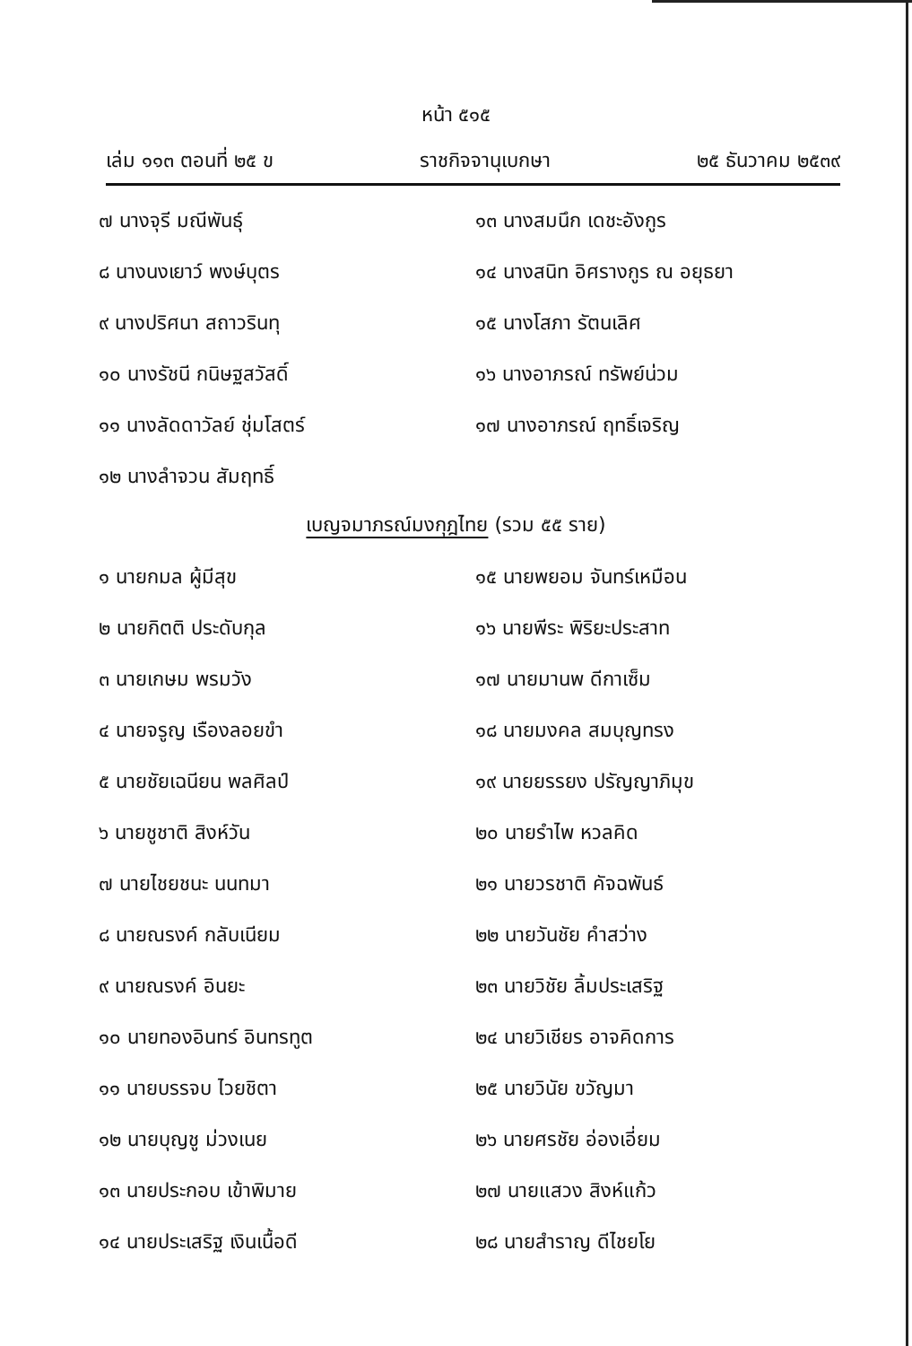หน้า ๕๑๕
เล่ม ๑๑๓ ตอนที่ ๒๕ ข ราชกิจจานุเบกษา ๒๕ ธันวาคม ๒๕๓๙
๗ นางจุรี มณีพันธุ์
๘ นางนงเยาว์ พงษ์บุตร
๙ นางปริศนา สถาวรินทุ
๑๐ นางรัชนี กนิษฐสวัสดิ์
๑๑ นางลัดดาวัลย์ ชุ่มโสตร์
๑๒ นางลำจวน สัมฤทธิ์
๑๓ นางสมนึก เดชะอังกูร
๑๔ นางสนิท อิศรางกูร ณ อยุธยา
๑๕ นางโสภา รัตนเลิศ
๑๖ นางอาภรณ์ ทรัพย์น่วม
๑๗ นางอาภรณ์ ฤทธิ์เจริญ
เบญจมาภรณ์มงกุฎไทย (รวม ๕๕ ราย)
๑ นายกมล ผู้มีสุข
๒ นายกิตติ ประดับกุล
๓ นายเกษม พรมวัง
๔ นายจรูญ เรืองลอยขำ
๕ นายชัยเฉนียน พลศิลป์
๖ นายชูชาติ สิงห์วัน
๗ นายไชยชนะ นนทมา
๘ นายณรงค์ กลับเนียม
๙ นายณรงค์ อินยะ
๑๐ นายทองอินทร์ อินทรทูต
๑๑ นายบรรจบ ไวยชิตา
๑๒ นายบุญชู ม่วงเนย
๑๓ นายประกอบ เข้าพิมาย
๑๔ นายประเสริฐ เงินเนื้อดี
๑๕ นายพยอม จันทร์เหมือน
๑๖ นายพีระ พิริยะประสาท
๑๗ นายมานพ ดีกาเซ็ม
๑๘ นายมงคล สมบุญทรง
๑๙ นายยรรยง ปรัญญาภิมุข
๒๐ นายรำไพ หวลคิด
๒๑ นายวรชาติ คัจฉพันธ์
๒๒ นายวันชัย คำสว่าง
๒๓ นายวิชัย ลิ้มประเสริฐ
๒๔ นายวิเชียร อาจคิดการ
๒๕ นายวินัย ขวัญมา
๒๖ นายศรชัย อ่องเอี่ยม
๒๗ นายแสวง สิงห์แก้ว
๒๘ นายสำราญ ดีไชยโย